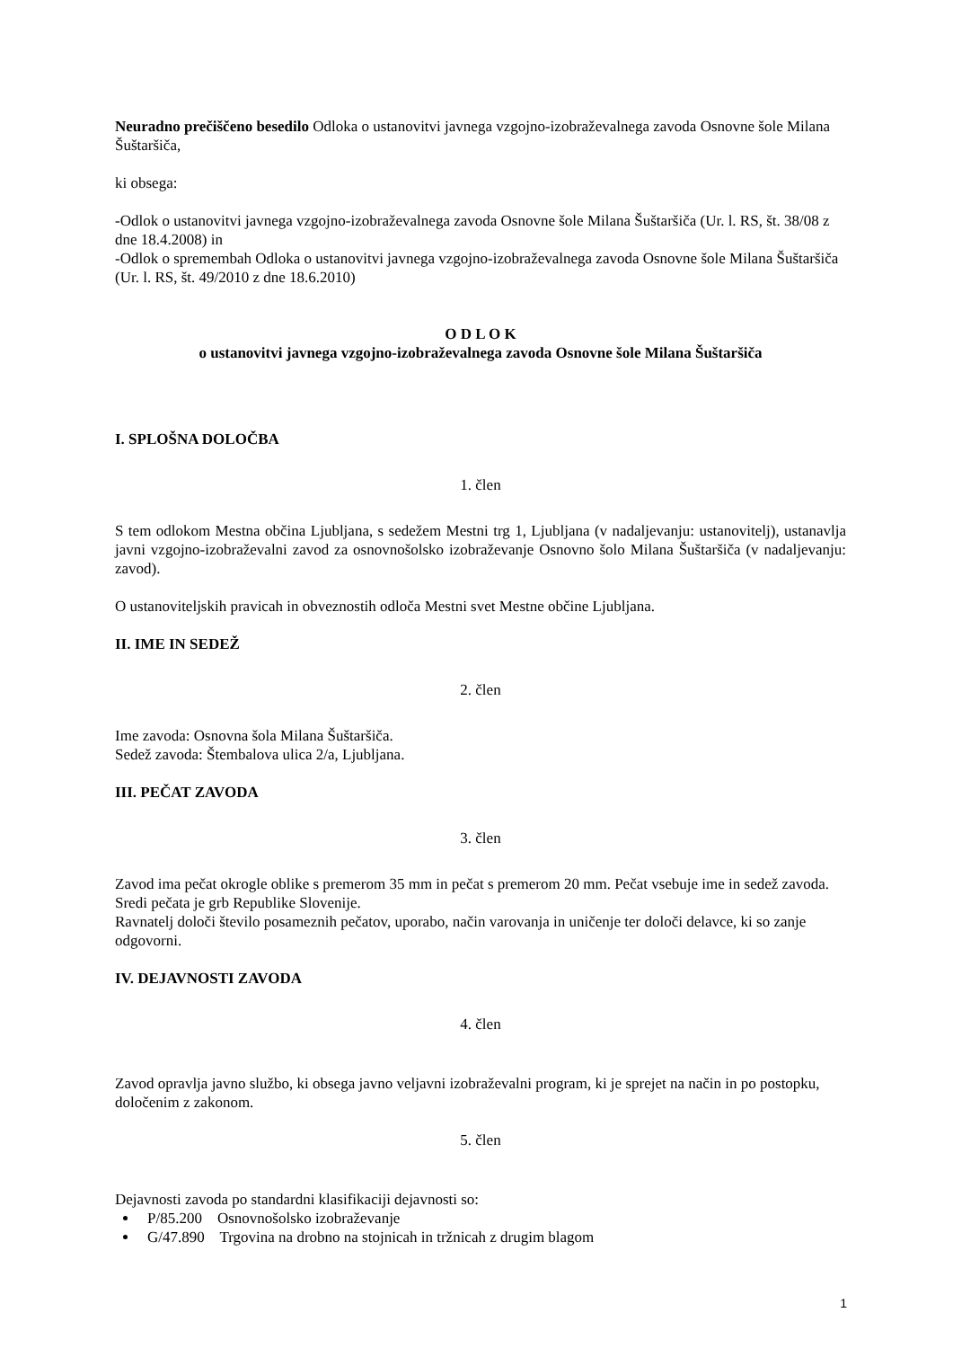Neuradno prečiščeno besedilo Odloka o ustanovitvi javnega vzgojno-izobraževalnega zavoda Osnovne šole Milana Šuštaršiča,
ki obsega:
-Odlok o ustanovitvi javnega vzgojno-izobraževalnega zavoda Osnovne šole Milana Šuštaršiča (Ur. l. RS, št. 38/08 z dne 18.4.2008) in
-Odlok o spremembah Odloka o ustanovitvi javnega vzgojno-izobraževalnega zavoda Osnovne šole Milana Šuštaršiča (Ur. l. RS, št. 49/2010 z dne 18.6.2010)
O D L O K
o ustanovitvi javnega vzgojno-izobraževalnega zavoda Osnovne šole Milana Šuštaršiča
I. SPLOŠNA DOLOČBA
1. člen
S tem odlokom Mestna občina Ljubljana, s sedežem Mestni trg 1, Ljubljana (v nadaljevanju: ustanovitelj), ustanavlja javni vzgojno-izobraževalni zavod za osnovnošolsko izobraževanje Osnovno šolo Milana Šuštaršiča (v nadaljevanju: zavod).
O ustanoviteljskih pravicah in obveznostih odloča Mestni svet Mestne občine Ljubljana.
II. IME IN SEDEŽ
2. člen
Ime zavoda: Osnovna šola Milana Šuštaršiča.
Sedež zavoda: Štembalova ulica 2/a, Ljubljana.
III. PEČAT ZAVODA
3. člen
Zavod ima pečat okrogle oblike s premerom 35 mm in pečat s premerom 20 mm. Pečat vsebuje ime in sedež zavoda. Sredi pečata je grb Republike Slovenije.
Ravnatelj določi število posameznih pečatov, uporabo, način varovanja in uničenje ter določi delavce, ki so zanje odgovorni.
IV. DEJAVNOSTI ZAVODA
4. člen
Zavod opravlja javno službo, ki obsega javno veljavni izobraževalni program, ki je sprejet na način in po postopku, določenim z zakonom.
5. člen
Dejavnosti zavoda po standardni klasifikaciji dejavnosti so:
P/85.200 Osnovnošolsko izobraževanje
G/47.890 Trgovina na drobno na stojnicah in tržnicah z drugim blagom
1